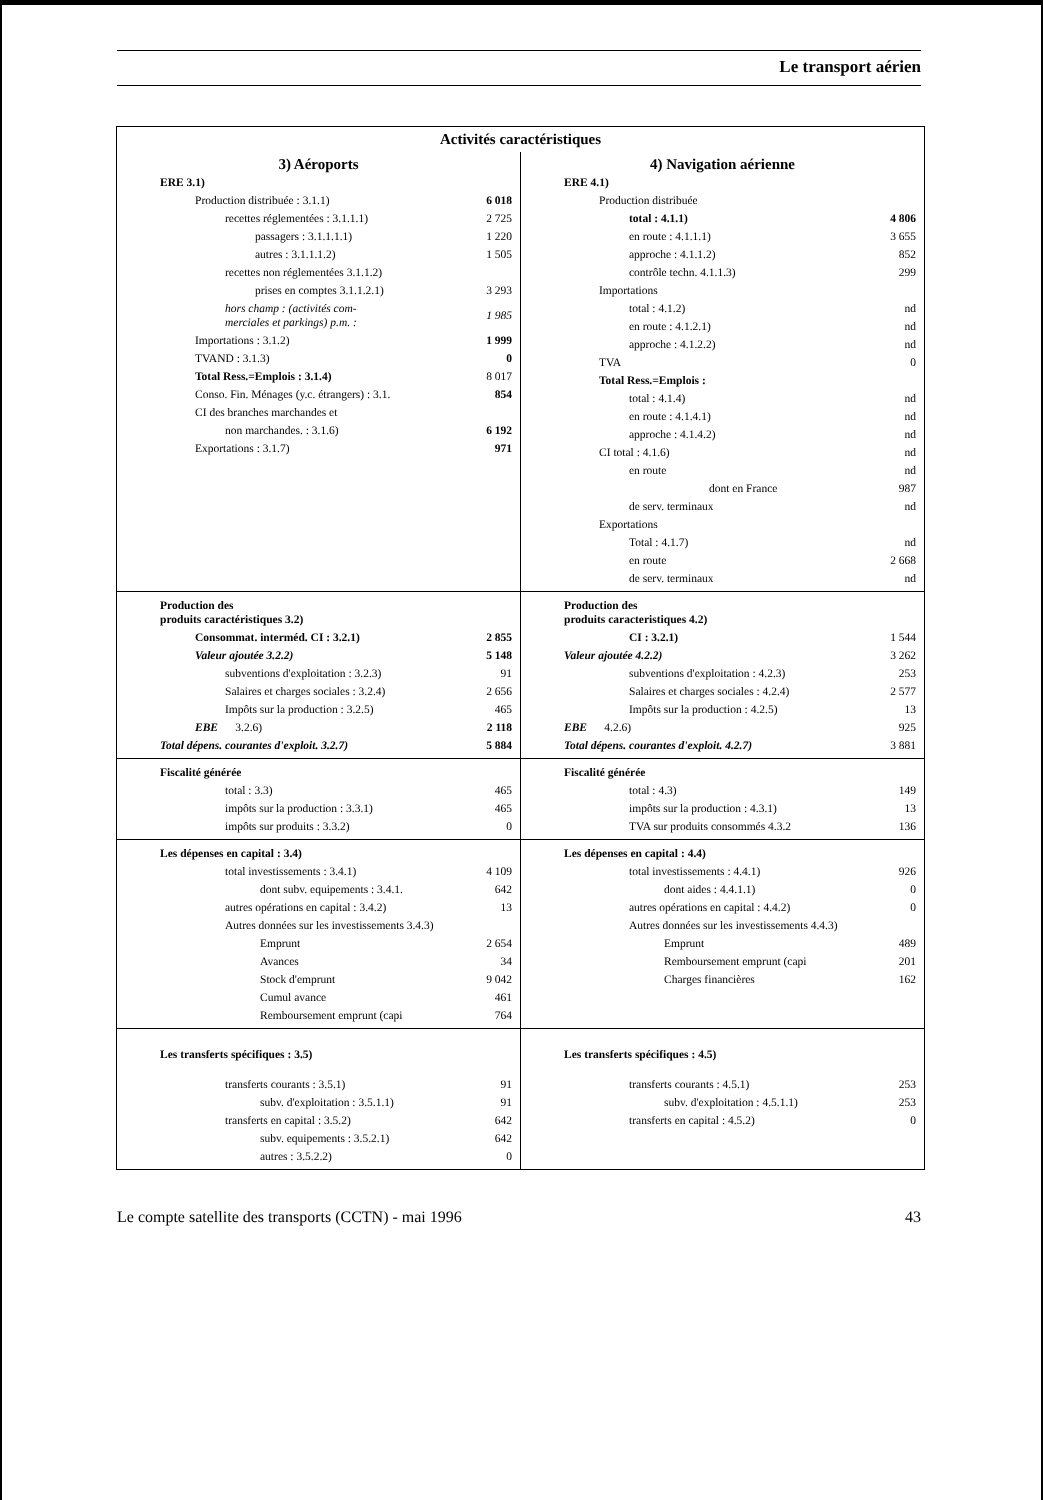Le transport aérien
| Activités caractéristiques | |
| 3) Aéroports / ERE 3.1) / / / Production distribuée : 3.1.1) / 6 018 / / recettes réglementées : 3.1.1.1) / 2 725 / / passagers : 3.1.1.1.1) / 1 220 / / autres : 3.1.1.1.2) / 1 505 / / recettes non réglementées 3.1.1.2) / / / prises en comptes 3.1.1.2.1) / 3 293 / / hors champ : (activités com- merciales et parkings) p.m. : / 1 985 / / Importations : 3.1.2) / 1 999 / / TVAND : 3.1.3) / 0 / / Total Ress.=Emplois : 3.1.4) / 8 017 / / Conso. Fin. Ménages (y.c. étrangers) : 3.1. / 854 / / CI des branches marchandes et / / / non marchandes. : 3.1.6) / 6 192 / / Exportations : 3.1.7) / 971 / | 4) Navigation aérienne / ERE 4.1) / / / Production distribuée / / / total : 4.1.1) / 4 806 / / en route : 4.1.1.1) / 3 655 / / approche : 4.1.1.2) / 852 / / contrôle techn. 4.1.1.3) / 299 / / Importations / / / total : 4.1.2) / nd / / en route : 4.1.2.1) / nd / / approche : 4.1.2.2) / nd / / TVA / 0 / / Total Ress.=Emplois : / / / total : 4.1.4) / nd / / en route : 4.1.4.1) / nd / / approche : 4.1.4.2) / nd / / CI total : 4.1.6) / nd / / en route / nd / / dont en France / 987 / / de serv. terminaux / nd / / Exportations / / / Total : 4.1.7) / nd / / en route / 2 668 / / de serv. terminaux / nd / |
| / Production des produits caractéristiques 3.2) / / / Consommat. interméd. CI : 3.2.1) / 2 855 / / Valeur ajoutée 3.2.2) / 5 148 / / subventions d'exploitation : 3.2.3) / 91 / / Salaires et charges sociales : 3.2.4) / 2 656 / / Impôts sur la production : 3.2.5) / 465 / / EBE 3.2.6) / 2 118 / / Total dépens. courantes d'exploit. 3.2.7) / 5 884 / | / Production des produits caracteristiques 4.2) / / / CI : 3.2.1) / 1 544 / / Valeur ajoutée 4.2.2) / 3 262 / / subventions d'exploitation : 4.2.3) / 253 / / Salaires et charges sociales : 4.2.4) / 2 577 / / Impôts sur la production : 4.2.5) / 13 / / EBE 4.2.6) / 925 / / Total dépens. courantes d'exploit. 4.2.7) / 3 881 / |
| / Fiscalité générée / / / total : 3.3) / 465 / / impôts sur la production : 3.3.1) / 465 / / impôts sur produits : 3.3.2) / 0 / | / Fiscalité générée / / / total : 4.3) / 149 / / impôts sur la production : 4.3.1) / 13 / / TVA sur produits consommés 4.3.2 / 136 / |
| / Les dépenses en capital : 3.4) / / / total investissements : 3.4.1) / 4 109 / / dont subv. equipements : 3.4.1. / 642 / / autres opérations en capital : 3.4.2) / 13 / / Autres données sur les investissements 3.4.3) / / / Emprunt / 2 654 / / Avances / 34 / / Stock d'emprunt / 9 042 / / Cumul avance / 461 / / Remboursement emprunt (capi / 764 / | / Les dépenses en capital : 4.4) / / / total investissements : 4.4.1) / 926 / / dont aides : 4.4.1.1) / 0 / / autres opérations en capital : 4.4.2) / 0 / / Autres données sur les investissements 4.4.3) / / / Emprunt / 489 / / Remboursement emprunt (capi / 201 / / Charges financières / 162 / |
| / Les transferts spécifiques : 3.5) / / / transferts courants : 3.5.1) / 91 / / subv. d'exploitation : 3.5.1.1) / 91 / / transferts en capital : 3.5.2) / 642 / / subv. equipements : 3.5.2.1) / 642 / / autres : 3.5.2.2) / 0 / | / Les transferts spécifiques : 4.5) / / / transferts courants : 4.5.1) / 253 / / subv. d'exploitation : 4.5.1.1) / 253 / / transferts en capital : 4.5.2) / 0 / |
Le compte satellite des transports (CCTN) - mai 1996 43